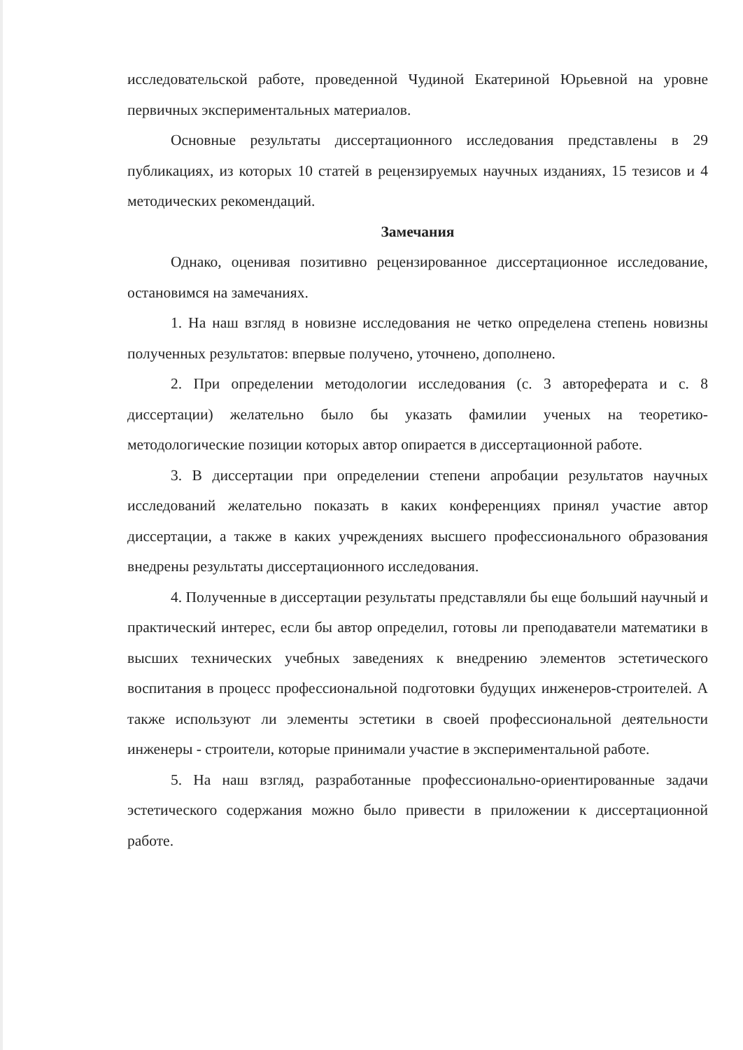исследовательской работе, проведенной Чудиной Екатериной Юрьевной на уровне первичных экспериментальных материалов.
Основные результаты диссертационного исследования представлены в 29 публикациях, из которых 10 статей в рецензируемых научных изданиях, 15 тезисов и 4 методических рекомендаций.
Замечания
Однако, оценивая позитивно рецензированное диссертационное исследование, остановимся на замечаниях.
1. На наш взгляд в новизне исследования не четко определена степень новизны полученных результатов: впервые получено, уточнено, дополнено.
2. При определении методологии исследования (с. 3 автореферата и с. 8 диссертации) желательно было бы указать фамилии ученых на теоретико-методологические позиции которых автор опирается в диссертационной работе.
3. В диссертации при определении степени апробации результатов научных исследований желательно показать в каких конференциях принял участие автор диссертации, а также в каких учреждениях высшего профессионального образования внедрены результаты диссертационного исследования.
4. Полученные в диссертации результаты представляли бы еще больший научный и практический интерес, если бы автор определил, готовы ли преподаватели математики в высших технических учебных заведениях к внедрению элементов эстетического воспитания в процесс профессиональной подготовки будущих инженеров-строителей. А также используют ли элементы эстетики в своей профессиональной деятельности инженеры - строители, которые принимали участие в экспериментальной работе.
5. На наш взгляд, разработанные профессионально-ориентированные задачи эстетического содержания можно было привести в приложении к диссертационной работе.